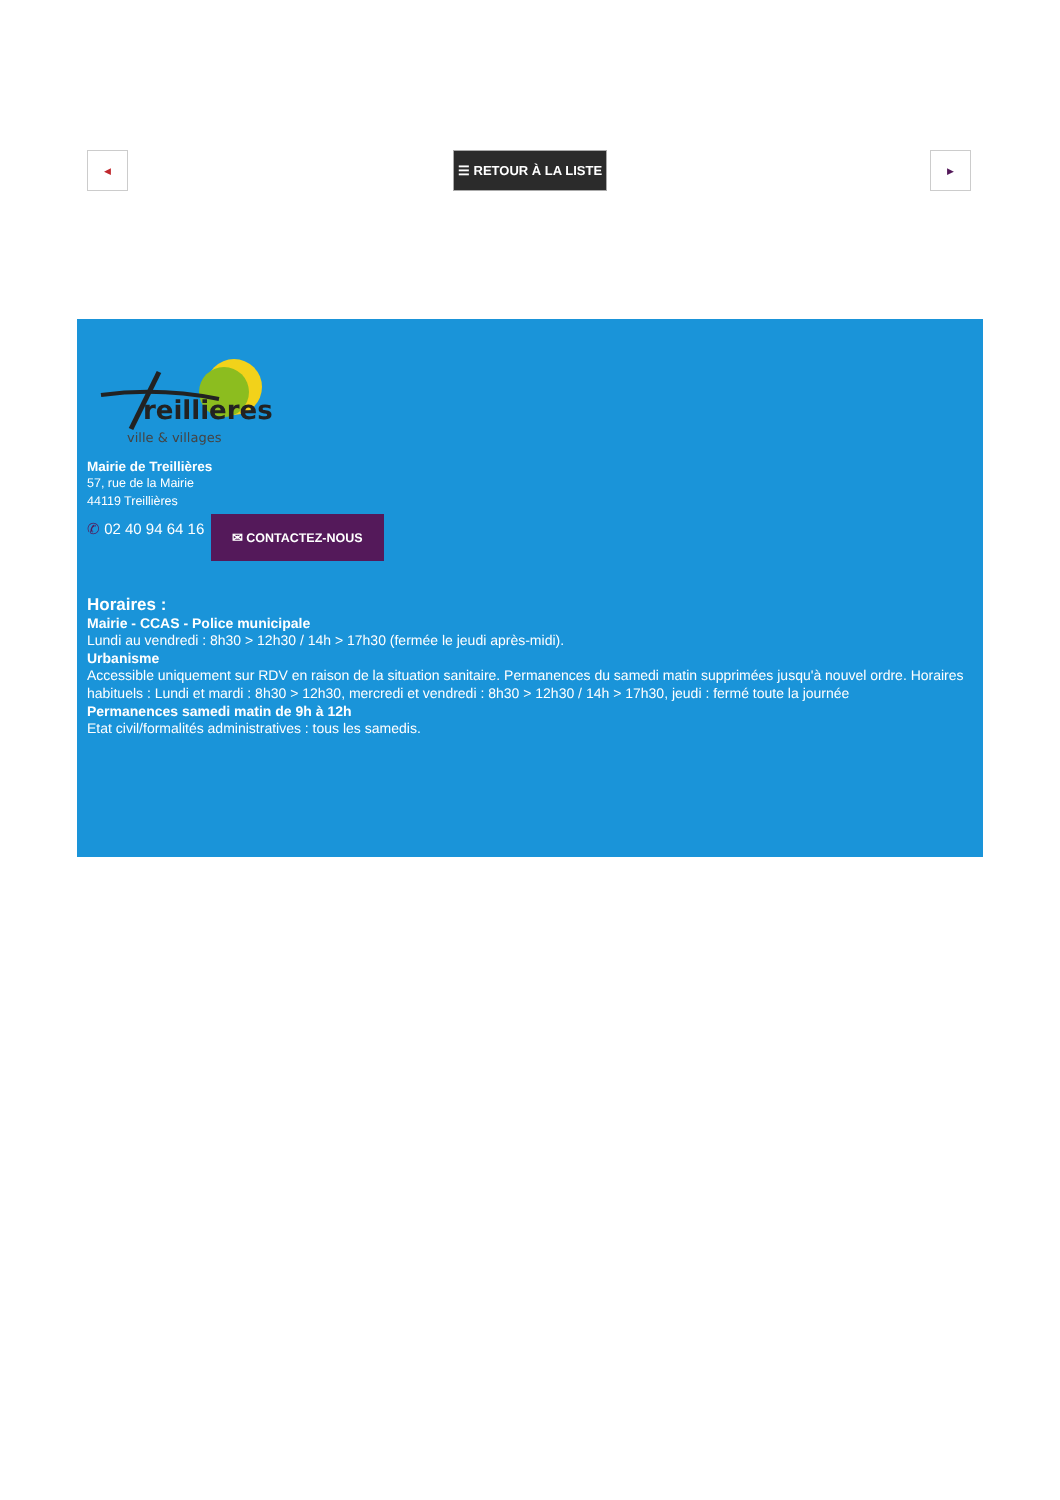◀ ☰ RETOUR À LA LISTE ▶
reillieres
ville & villages
Mairie de Treillières
57, rue de la Mairie
44119 Treillières
✆ 02 40 94 64 16 ✉ CONTACTEZ-NOUS
Horaires :
Mairie - CCAS - Police municipale
Lundi au vendredi : 8h30 > 12h30 / 14h > 17h30 (fermée le jeudi après-midi).
Urbanisme
Accessible uniquement sur RDV en raison de la situation sanitaire. Permanences du samedi matin supprimées jusqu'à nouvel ordre. Horaires habituels : Lundi et mardi : 8h30 > 12h30, mercredi et vendredi : 8h30 > 12h30 / 14h > 17h30, jeudi : fermé toute la journée
Permanences samedi matin de 9h à 12h
Etat civil/formalités administratives : tous les samedis.